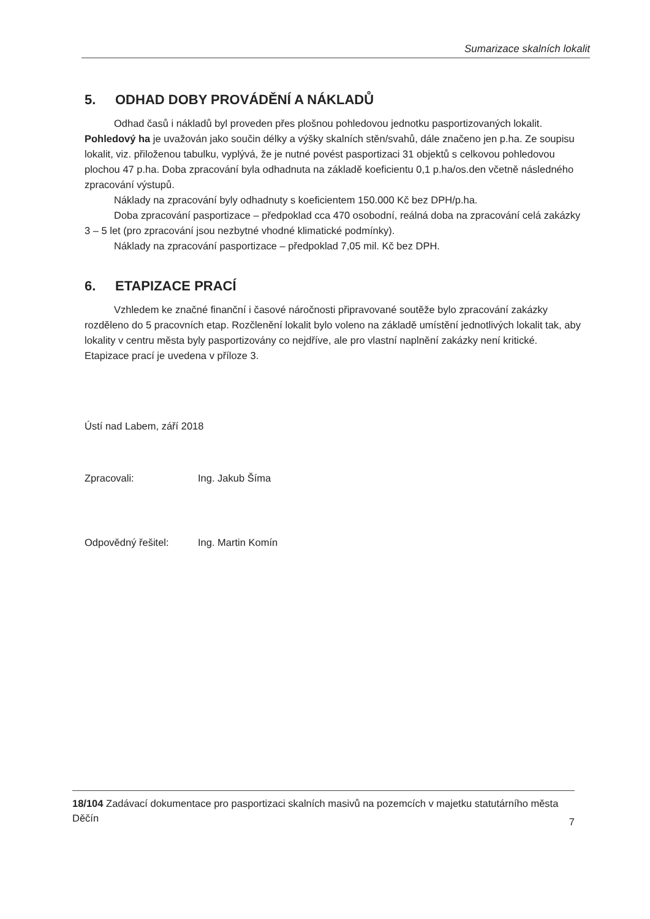Sumarizace skalních lokalit
5. ODHAD DOBY PROVÁDĚNÍ A NÁKLADŮ
Odhad časů i nákladů byl proveden přes plošnou pohledovou jednotku pasportizovaných lokalit. Pohledový ha je uvažován jako součin délky a výšky skalních stěn/svahů, dále značeno jen p.ha. Ze soupisu lokalit, viz. přiloženou tabulku, vyplývá, že je nutné povést pasportizaci 31 objektů s celkovou pohledovou plochou 47 p.ha. Doba zpracování byla odhadnuta na základě koeficientu 0,1 p.ha/os.den včetně následného zpracování výstupů.
Náklady na zpracování byly odhadnuty s koeficientem 150.000 Kč bez DPH/p.ha.
Doba zpracování pasportizace – předpoklad cca 470 osobodní, reálná doba na zpracování celá zakázky 3 – 5 let (pro zpracování jsou nezbytné vhodné klimatické podmínky).
Náklady na zpracování pasportizace – předpoklad 7,05 mil. Kč bez DPH.
6. ETAPIZACE PRACÍ
Vzhledem ke značné finanční i časové náročnosti připravované soutěže bylo zpracování zakázky rozděleno do 5 pracovních etap. Rozčlenění lokalit bylo voleno na základě umístění jednotlivých lokalit tak, aby lokality v centru města byly pasportizovány co nejdříve, ale pro vlastní naplnění zakázky není kritické. Etapizace prací je uvedena v příloze 3.
Ústí nad Labem, září 2018
Zpracovali: Ing. Jakub Šíma
Odpovědný řešitel: Ing. Martin Komín
18/104 Zadávací dokumentace pro pasportizaci skalních masivů na pozemcích v majetku statutárního města Děčín
7